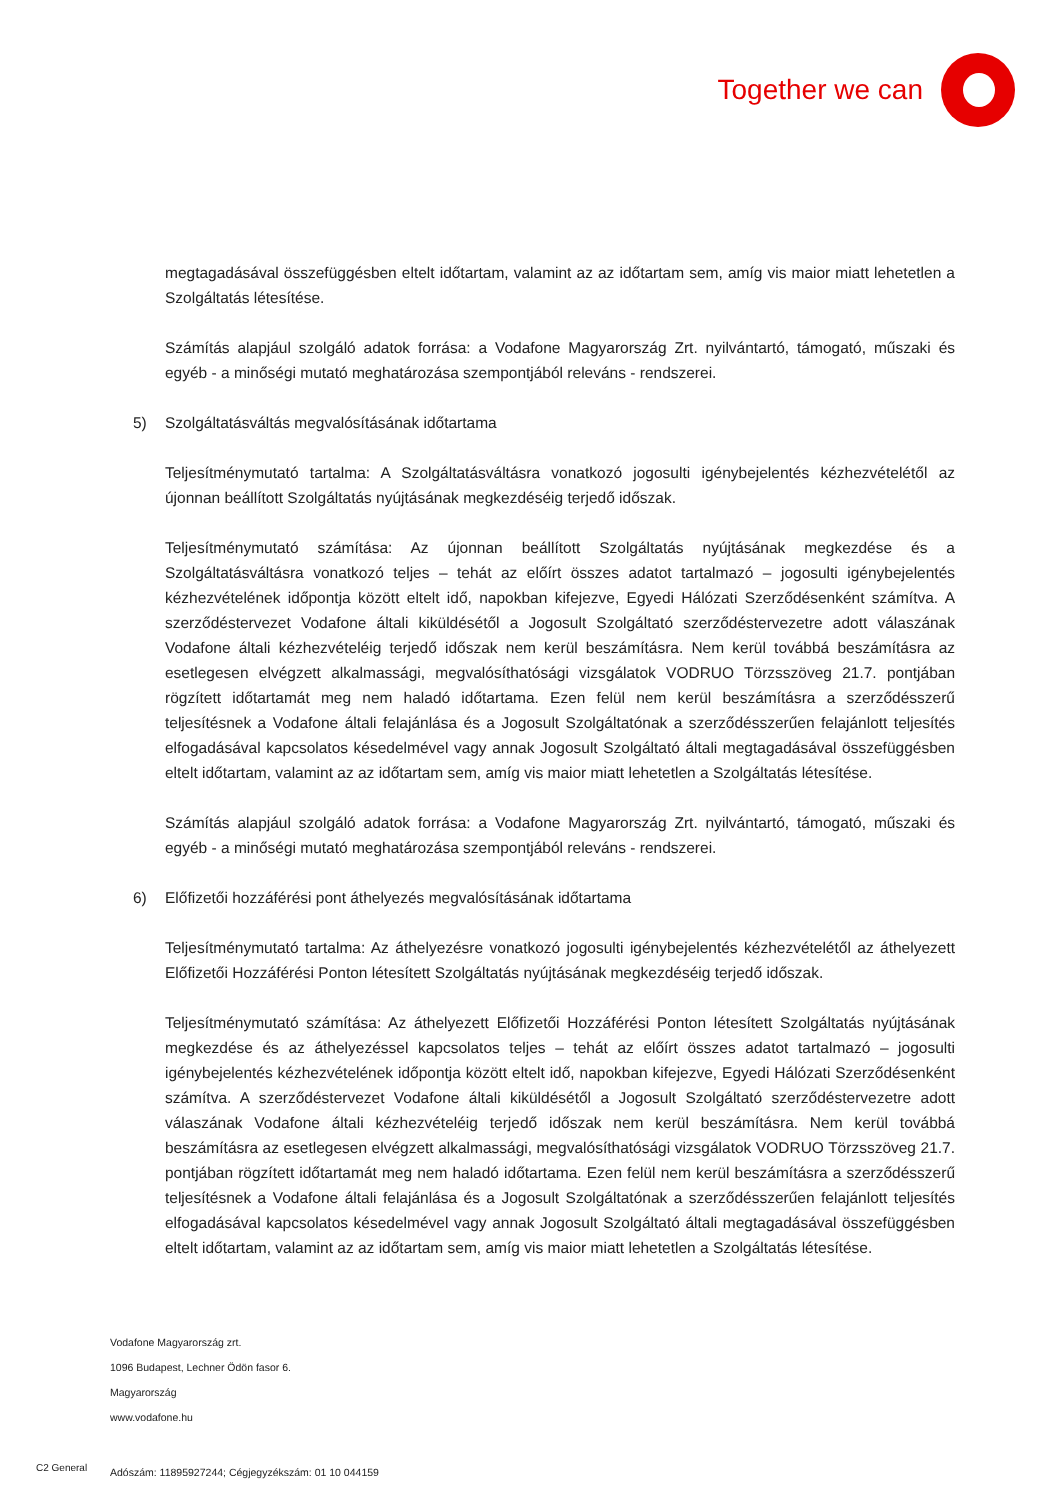Together we can
megtagadásával összefüggésben eltelt időtartam, valamint az az időtartam sem, amíg vis maior miatt lehetetlen a Szolgáltatás létesítése.
Számítás alapjául szolgáló adatok forrása: a Vodafone Magyarország Zrt. nyilvántartó, támogató, műszaki és egyéb - a minőségi mutató meghatározása szempontjából releváns - rendszerei.
5) Szolgáltatásváltás megvalósításának időtartama
Teljesítménymutató tartalma: A Szolgáltatásváltásra vonatkozó jogosulti igénybejelentés kézhezvételétől az újonnan beállított Szolgáltatás nyújtásának megkezdéséig terjedő időszak.
Teljesítménymutató számítása: Az újonnan beállított Szolgáltatás nyújtásának megkezdése és a Szolgáltatásváltásra vonatkozó teljes – tehát az előírt összes adatot tartalmazó – jogosulti igénybejelentés kézhezvételének időpontja között eltelt idő, napokban kifejezve, Egyedi Hálózati Szerződésenként számítva. A szerződéstervezet Vodafone általi kiküldésétől a Jogosult Szolgáltató szerződéstervezetre adott válaszának Vodafone általi kézhezvételéig terjedő időszak nem kerül beszámításra. Nem kerül továbbá beszámításra az esetlegesen elvégzett alkalmassági, megvalósíthatósági vizsgálatok VODRUO Törzsszöveg 21.7. pontjában rögzített időtartamát meg nem haladó időtartama. Ezen felül nem kerül beszámításra a szerződésszerű teljesítésnek a Vodafone általi felajánlása és a Jogosult Szolgáltatónak a szerződésszerűen felajánlott teljesítés elfogadásával kapcsolatos késedelmével vagy annak Jogosult Szolgáltató általi megtagadásával összefüggésben eltelt időtartam, valamint az az időtartam sem, amíg vis maior miatt lehetetlen a Szolgáltatás létesítése.
Számítás alapjául szolgáló adatok forrása: a Vodafone Magyarország Zrt. nyilvántartó, támogató, műszaki és egyéb - a minőségi mutató meghatározása szempontjából releváns - rendszerei.
6) Előfizetői hozzáférési pont áthelyezés megvalósításának időtartama
Teljesítménymutató tartalma: Az áthelyezésre vonatkozó jogosulti igénybejelentés kézhezvételétől az áthelyezett Előfizetői Hozzáférési Ponton létesített Szolgáltatás nyújtásának megkezdéséig terjedő időszak.
Teljesítménymutató számítása: Az áthelyezett Előfizetői Hozzáférési Ponton létesített Szolgáltatás nyújtásának megkezdése és az áthelyezéssel kapcsolatos teljes – tehát az előírt összes adatot tartalmazó – jogosulti igénybejelentés kézhezvételének időpontja között eltelt idő, napokban kifejezve, Egyedi Hálózati Szerződésenként számítva. A szerződéstervezet Vodafone általi kiküldésétől a Jogosult Szolgáltató szerződéstervezetre adott válaszának Vodafone általi kézhezvételéig terjedő időszak nem kerül beszámításra. Nem kerül továbbá beszámításra az esetlegesen elvégzett alkalmassági, megvalósíthatósági vizsgálatok VODRUO Törzsszöveg 21.7. pontjában rögzített időtartamát meg nem haladó időtartama. Ezen felül nem kerül beszámításra a szerződésszerű teljesítésnek a Vodafone általi felajánlása és a Jogosult Szolgáltatónak a szerződésszerűen felajánlott teljesítés elfogadásával kapcsolatos késedelmével vagy annak Jogosult Szolgáltató általi megtagadásával összefüggésben eltelt időtartam, valamint az az időtartam sem, amíg vis maior miatt lehetetlen a Szolgáltatás létesítése.
Vodafone Magyarország zrt.
1096 Budapest, Lechner Ödön fasor 6.
Magyarország
www.vodafone.hu
Adószám: 11895927244; Cégjegyzékszám: 01 10 044159
C2 General